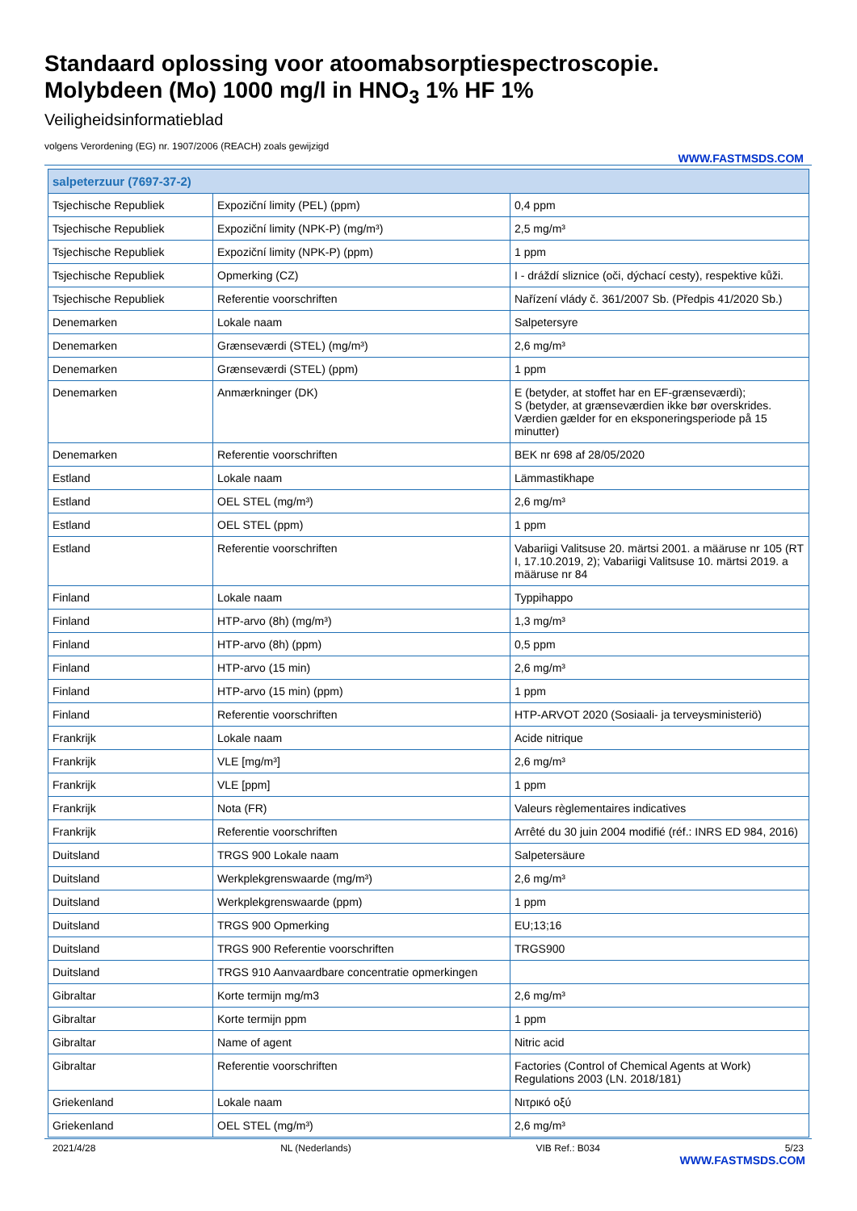Standaard oplossing voor atoomabsorptiespectroscopie.
Molybdeen (Mo) 1000 mg/l in HNO<sub>3</sub> 1% HF 1%
Veiligheidsinformatieblad
volgens Verordening (EG) nr. 1907/2006 (REACH) zoals gewijzigd
WWW.FASTMSDS.COM
| salpeterzuur (7697-37-2) | | |
| --- | --- | --- |
| Tsjechische Republiek | Expoziční limity (PEL) (ppm) | 0,4 ppm |
| Tsjechische Republiek | Expoziční limity (NPK-P) (mg/m³) | 2,5 mg/m³ |
| Tsjechische Republiek | Expoziční limity (NPK-P) (ppm) | 1 ppm |
| Tsjechische Republiek | Opmerking (CZ) | I - dráždí sliznice (oči, dýchací cesty), respektive kůži. |
| Tsjechische Republiek | Referentie voorschriften | Nařízení vlády č. 361/2007 Sb. (Předpis 41/2020 Sb.) |
| Denemarken | Lokale naam | Salpetersyre |
| Denemarken | Grænseværdi (STEL) (mg/m³) | 2,6 mg/m³ |
| Denemarken | Grænseværdi (STEL) (ppm) | 1 ppm |
| Denemarken | Anmærkninger (DK) | E (betyder, at stoffet har en EF-grænseværdi); S (betyder, at grænseværdien ikke bør overskrides. Værdien gælder for en eksponeringsperiode på 15 minutter) |
| Denemarken | Referentie voorschriften | BEK nr 698 af 28/05/2020 |
| Estland | Lokale naam | Lämmastikhape |
| Estland | OEL STEL (mg/m³) | 2,6 mg/m³ |
| Estland | OEL STEL (ppm) | 1 ppm |
| Estland | Referentie voorschriften | Vabariigi Valitsuse 20. märtsi 2001. a määruse nr 105 (RT I, 17.10.2019, 2); Vabariigi Valitsuse 10. märtsi 2019. a määruse nr 84 |
| Finland | Lokale naam | Typpihappo |
| Finland | HTP-arvo (8h) (mg/m³) | 1,3 mg/m³ |
| Finland | HTP-arvo (8h) (ppm) | 0,5 ppm |
| Finland | HTP-arvo (15 min) | 2,6 mg/m³ |
| Finland | HTP-arvo (15 min) (ppm) | 1 ppm |
| Finland | Referentie voorschriften | HTP-ARVOT 2020 (Sosiaali- ja terveysministeriö) |
| Frankrijk | Lokale naam | Acide nitrique |
| Frankrijk | VLE [mg/m³] | 2,6 mg/m³ |
| Frankrijk | VLE [ppm] | 1 ppm |
| Frankrijk | Nota (FR) | Valeurs règlementaires indicatives |
| Frankrijk | Referentie voorschriften | Arrêté du 30 juin 2004 modifié (réf.: INRS ED 984, 2016) |
| Duitsland | TRGS 900 Lokale naam | Salpetersäure |
| Duitsland | Werkplekgrenswaarde (mg/m³) | 2,6 mg/m³ |
| Duitsland | Werkplekgrenswaarde (ppm) | 1 ppm |
| Duitsland | TRGS 900 Opmerking | EU;13;16 |
| Duitsland | TRGS 900 Referentie voorschriften | TRGS900 |
| Duitsland | TRGS 910 Aanvaardbare concentratie opmerkingen | |
| Gibraltar | Korte termijn mg/m3 | 2,6 mg/m³ |
| Gibraltar | Korte termijn ppm | 1 ppm |
| Gibraltar | Name of agent | Nitric acid |
| Gibraltar | Referentie voorschriften | Factories (Control of Chemical Agents at Work) Regulations 2003 (LN. 2018/181) |
| Griekenland | Lokale naam | Νιτρικό οξύ |
| Griekenland | OEL STEL (mg/m³) | 2,6 mg/m³ |
2021/4/28 NL (Nederlands) VIB Ref.: B034 5/23
WWW.FASTMSDS.COM